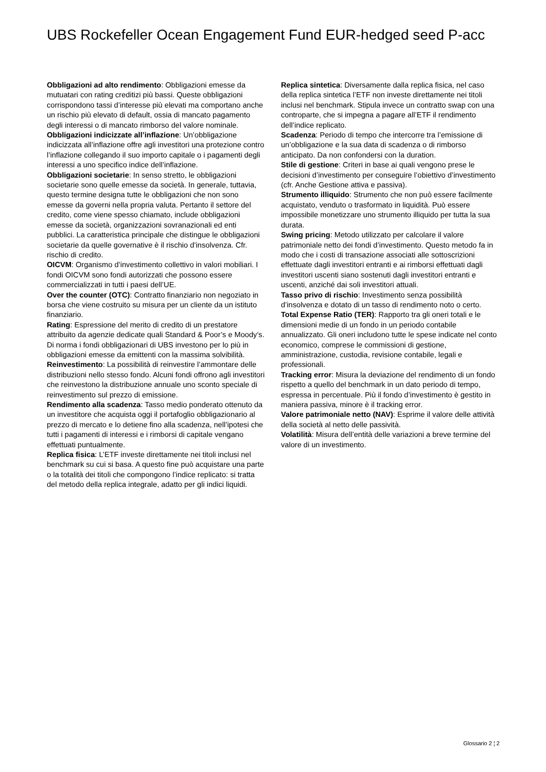UBS Rockefeller Ocean Engagement Fund EUR-hedged seed P-acc
Obbligazioni ad alto rendimento: Obbligazioni emesse da mutuatari con rating creditizi più bassi. Queste obbligazioni corrispondono tassi d’interesse più elevati ma comportano anche un rischio più elevato di default, ossia di mancato pagamento degli interessi o di mancato rimborso del valore nominale.
Obbligazioni indicizzate all’inflazione: Un’obbligazione indicizzata all’inflazione offre agli investitori una protezione contro l’inflazione collegando il suo importo capitale o i pagamenti degli interessi a uno specifico indice dell’inflazione.
Obbligazioni societarie: In senso stretto, le obbligazioni societarie sono quelle emesse da società. In generale, tuttavia, questo termine designa tutte le obbligazioni che non sono emesse da governi nella propria valuta. Pertanto il settore del credito, come viene spesso chiamato, include obbligazioni emesse da società, organizzazioni sovranazionali ed enti pubblici. La caratteristica principale che distingue le obbligazioni societarie da quelle governative è il rischio d’insolvenza. Cfr. rischio di credito.
OICVM: Organismo d’investimento collettivo in valori mobiliari. I fondi OICVM sono fondi autorizzati che possono essere commercializzati in tutti i paesi dell’UE.
Over the counter (OTC): Contratto finanziario non negoziato in borsa che viene costruito su misura per un cliente da un istituto finanziario.
Rating: Espressione del merito di credito di un prestatore attribuito da agenzie dedicate quali Standard & Poor’s e Moody’s. Di norma i fondi obbligazionari di UBS investono per lo più in obbligazioni emesse da emittenti con la massima solvibilità.
Reinvestimento: La possibilità di reinvestire l’ammontare delle distribuzioni nello stesso fondo. Alcuni fondi offrono agli investitori che reinvestono la distribuzione annuale uno sconto speciale di reinvestimento sul prezzo di emissione.
Rendimento alla scadenza: Tasso medio ponderato ottenuto da un investitore che acquista oggi il portafoglio obbligazionario al prezzo di mercato e lo detiene fino alla scadenza, nell’ipotesi che tutti i pagamenti di interessi e i rimborsi di capitale vengano effettuati puntualmente.
Replica fisica: L’ETF investe direttamente nei titoli inclusi nel benchmark su cui si basa. A questo fine può acquistare una parte o la totalità dei titoli che compongono l’indice replicato: si tratta del metodo della replica integrale, adatto per gli indici liquidi.
Replica sintetica: Diversamente dalla replica fisica, nel caso della replica sintetica l’ETF non investe direttamente nei titoli inclusi nel benchmark. Stipula invece un contratto swap con una controparte, che si impegna a pagare all’ETF il rendimento dell’indice replicato.
Scadenza: Periodo di tempo che intercorre tra l’emissione di un’obbligazione e la sua data di scadenza o di rimborso anticipato. Da non confondersi con la duration.
Stile di gestione: Criteri in base ai quali vengono prese le decisioni d’investimento per conseguire l’obiettivo d’investimento (cfr. Anche Gestione attiva e passiva).
Strumento illiquido: Strumento che non può essere facilmente acquistato, venduto o trasformato in liquidità. Può essere impossibile monetizzare uno strumento illiquido per tutta la sua durata.
Swing pricing: Metodo utilizzato per calcolare il valore patrimoniale netto dei fondi d’investimento. Questo metodo fa in modo che i costi di transazione associati alle sottoscrizioni effettuate dagli investitori entranti e ai rimborsi effettuati dagli investitori uscenti siano sostenuti dagli investitori entranti e uscenti, anziché dai soli investitori attuali.
Tasso privo di rischio: Investimento senza possibilità d’insolvenza e dotato di un tasso di rendimento noto o certo.
Total Expense Ratio (TER): Rapporto tra gli oneri totali e le dimensioni medie di un fondo in un periodo contabile annualizzato. Gli oneri includono tutte le spese indicate nel conto economico, comprese le commissioni di gestione, amministrazione, custodia, revisione contabile, legali e professionali.
Tracking error: Misura la deviazione del rendimento di un fondo rispetto a quello del benchmark in un dato periodo di tempo, espressa in percentuale. Più il fondo d’investimento è gestito in maniera passiva, minore è il tracking error.
Valore patrimoniale netto (NAV): Esprime il valore delle attività della società al netto delle passività.
Volatilità: Misura dell’entità delle variazioni a breve termine del valore di un investimento.
Glossario 2 ¦ 2